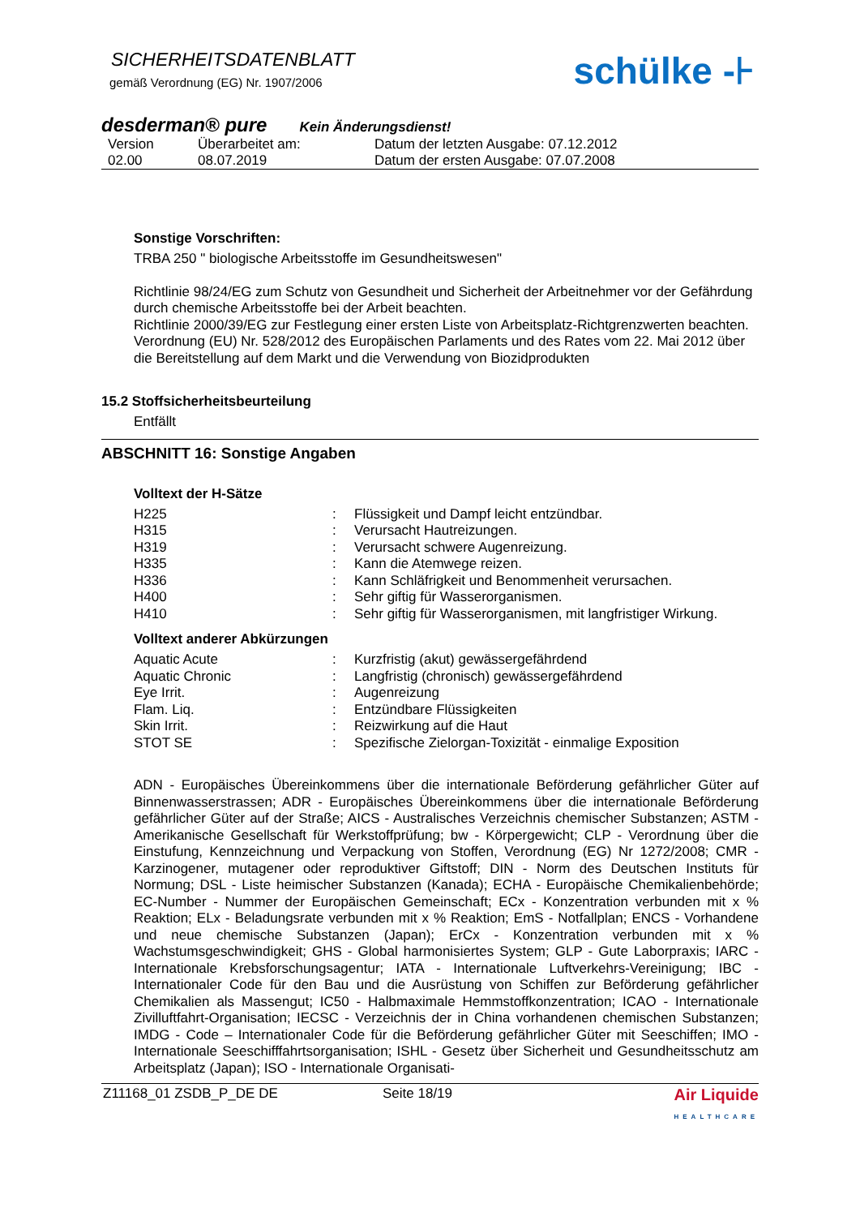SICHERHEITSDATENBLATT
gemäß Verordnung (EG) Nr. 1907/2006
schülke -⊦
desderman® pure Kein Änderungsdienst!
| Version | Überarbeitet am: | Datum der letzten Ausgabe: 07.12.2012 |
| 02.00 | 08.07.2019 | Datum der ersten Ausgabe: 07.07.2008 |
Sonstige Vorschriften:
TRBA 250 " biologische Arbeitsstoffe im Gesundheitswesen"
Richtlinie 98/24/EG zum Schutz von Gesundheit und Sicherheit der Arbeitnehmer vor der Gefährdung durch chemische Arbeitsstoffe bei der Arbeit beachten.
Richtlinie 2000/39/EG zur Festlegung einer ersten Liste von Arbeitsplatz-Richtgrenzwerten beachten.
Verordnung (EU) Nr. 528/2012 des Europäischen Parlaments und des Rates vom 22. Mai 2012 über die Bereitstellung auf dem Markt und die Verwendung von Biozidprodukten
15.2 Stoffsicherheitsbeurteilung
Entfällt
ABSCHNITT 16: Sonstige Angaben
Volltext der H-Sätze
| H225 | : | Flüssigkeit und Dampf leicht entzündbar. |
| H315 | : | Verursacht Hautreizungen. |
| H319 | : | Verursacht schwere Augenreizung. |
| H335 | : | Kann die Atemwege reizen. |
| H336 | : | Kann Schläfrigkeit und Benommenheit verursachen. |
| H400 | : | Sehr giftig für Wasserorganismen. |
| H410 | : | Sehr giftig für Wasserorganismen, mit langfristiger Wirkung. |
Volltext anderer Abkürzungen
| Aquatic Acute | : | Kurzfristig (akut) gewässergefährdend |
| Aquatic Chronic | : | Langfristig (chronisch) gewässergefährdend |
| Eye Irrit. | : | Augenreizung |
| Flam. Liq. | : | Entzündbare Flüssigkeiten |
| Skin Irrit. | : | Reizwirkung auf die Haut |
| STOT SE | : | Spezifische Zielorgan-Toxizität - einmalige Exposition |
ADN - Europäisches Übereinkommens über die internationale Beförderung gefährlicher Güter auf Binnenwasserstrassen; ADR - Europäisches Übereinkommens über die internationale Beförderung gefährlicher Güter auf der Straße; AICS - Australisches Verzeichnis chemischer Substanzen; ASTM - Amerikanische Gesellschaft für Werkstoffprüfung; bw - Körpergewicht; CLP - Verordnung über die Einstufung, Kennzeichnung und Verpackung von Stoffen, Verordnung (EG) Nr 1272/2008; CMR - Karzinogener, mutagener oder reproduktiver Giftstoff; DIN - Norm des Deutschen Instituts für Normung; DSL - Liste heimischer Substanzen (Kanada); ECHA - Europäische Chemikalienbehörde; EC-Number - Nummer der Europäischen Gemeinschaft; ECx - Konzentration verbunden mit x % Reaktion; ELx - Beladungsrate verbunden mit x % Reaktion; EmS - Notfallplan; ENCS - Vorhandene und neue chemische Substanzen (Japan); ErCx - Konzentration verbunden mit x % Wachstumsgeschwindigkeit; GHS - Global harmonisiertes System; GLP - Gute Laborpraxis; IARC - Internationale Krebsforschungsagentur; IATA - Internationale Luftverkehrs-Vereinigung; IBC - Internationaler Code für den Bau und die Ausrüstung von Schiffen zur Beförderung gefährlicher Chemikalien als Massengut; IC50 - Halbmaximale Hemmstoffkonzentration; ICAO - Internationale Zivilluftfahrt-Organisation; IECSC - Verzeichnis der in China vorhandenen chemischen Substanzen; IMDG - Code – Internationaler Code für die Beförderung gefährlicher Güter mit Seeschiffen; IMO - Internationale Seeschifffahrtsorganisation; ISHL - Gesetz über Sicherheit und Gesundheitsschutz am Arbeitsplatz (Japan); ISO - Internationale Organisati-
Z11168_01 ZSDB_P_DE DE Seite 18/19 Air Liquide
HEALTHCARE